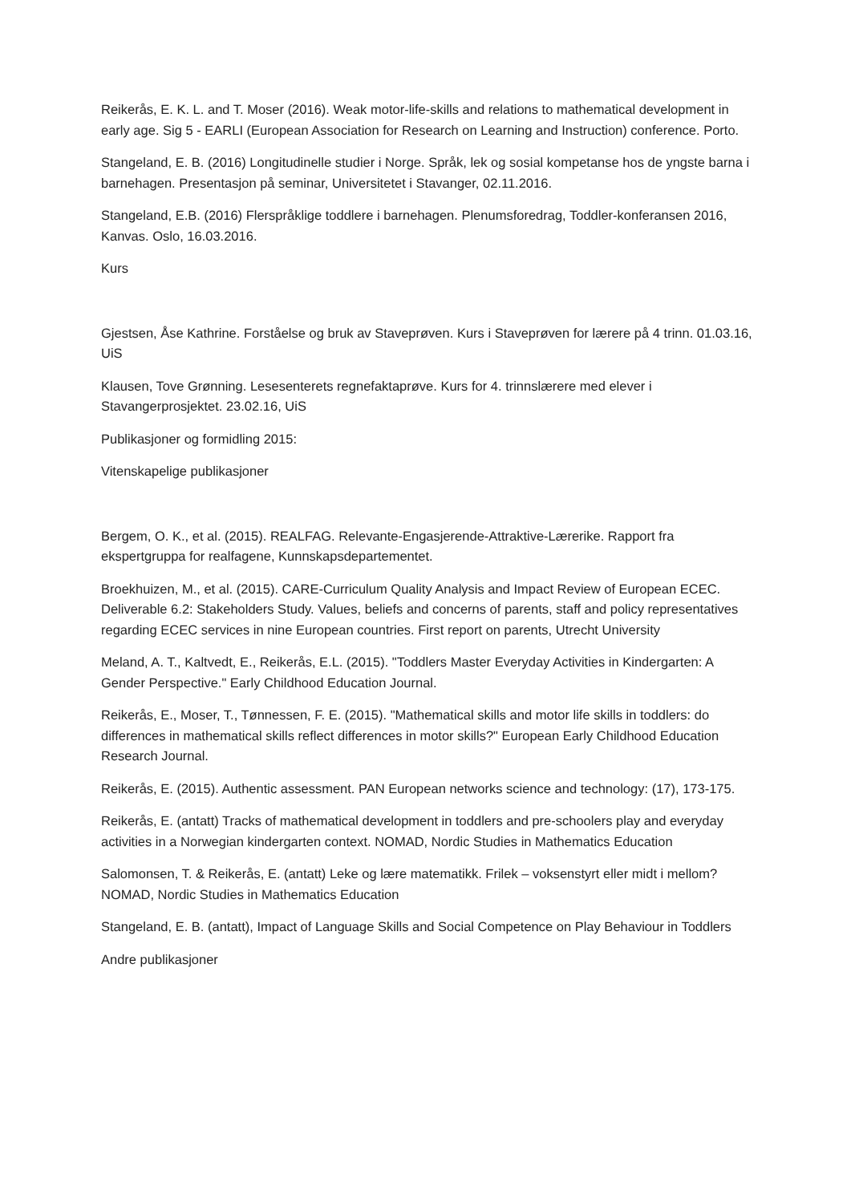Reikerås, E. K. L. and T. Moser (2016). Weak motor-life-skills and relations to mathematical development in early age. Sig 5 - EARLI (European Association for Research on Learning and Instruction) conference. Porto.
Stangeland, E. B. (2016) Longitudinelle studier i Norge. Språk, lek og sosial kompetanse hos de yngste barna i barnehagen. Presentasjon på seminar, Universitetet i Stavanger, 02.11.2016.
Stangeland, E.B. (2016) Flerspråklige toddlere i barnehagen. Plenumsforedrag, Toddler-konferansen 2016, Kanvas. Oslo, 16.03.2016.
Kurs
Gjestsen, Åse Kathrine. Forståelse og bruk av Staveprøven. Kurs i Staveprøven for lærere på 4 trinn. 01.03.16, UiS
Klausen, Tove Grønning. Lesesenterets regnefaktaprøve. Kurs for 4. trinnslærere med elever i Stavangerprosjektet. 23.02.16, UiS
Publikasjoner og formidling 2015:
Vitenskapelige publikasjoner
Bergem, O. K., et al. (2015). REALFAG. Relevante-Engasjerende-Attraktive-Lærerike. Rapport fra ekspertgruppa for realfagene, Kunnskapsdepartementet.
Broekhuizen, M., et al. (2015). CARE-Curriculum Quality Analysis and Impact Review of European ECEC. Deliverable 6.2: Stakeholders Study. Values, beliefs and concerns of parents, staff and policy representatives regarding ECEC services in nine European countries. First report on parents, Utrecht University
Meland, A. T., Kaltvedt, E., Reikerås, E.L. (2015). "Toddlers Master Everyday Activities in Kindergarten: A Gender Perspective." Early Childhood Education Journal.
Reikerås, E., Moser, T., Tønnessen, F. E. (2015). "Mathematical skills and motor life skills in toddlers: do differences in mathematical skills reflect differences in motor skills?" European Early Childhood Education Research Journal.
Reikerås, E. (2015). Authentic assessment. PAN European networks science and technology: (17), 173-175.
Reikerås, E. (antatt) Tracks of mathematical development in toddlers and pre-schoolers play and everyday activities in a Norwegian kindergarten context. NOMAD, Nordic Studies in Mathematics Education
Salomonsen, T. & Reikerås, E. (antatt) Leke og lære matematikk. Frilek – voksenstyrt eller midt i mellom? NOMAD, Nordic Studies in Mathematics Education
Stangeland, E. B. (antatt), Impact of Language Skills and Social Competence on Play Behaviour in Toddlers
Andre publikasjoner